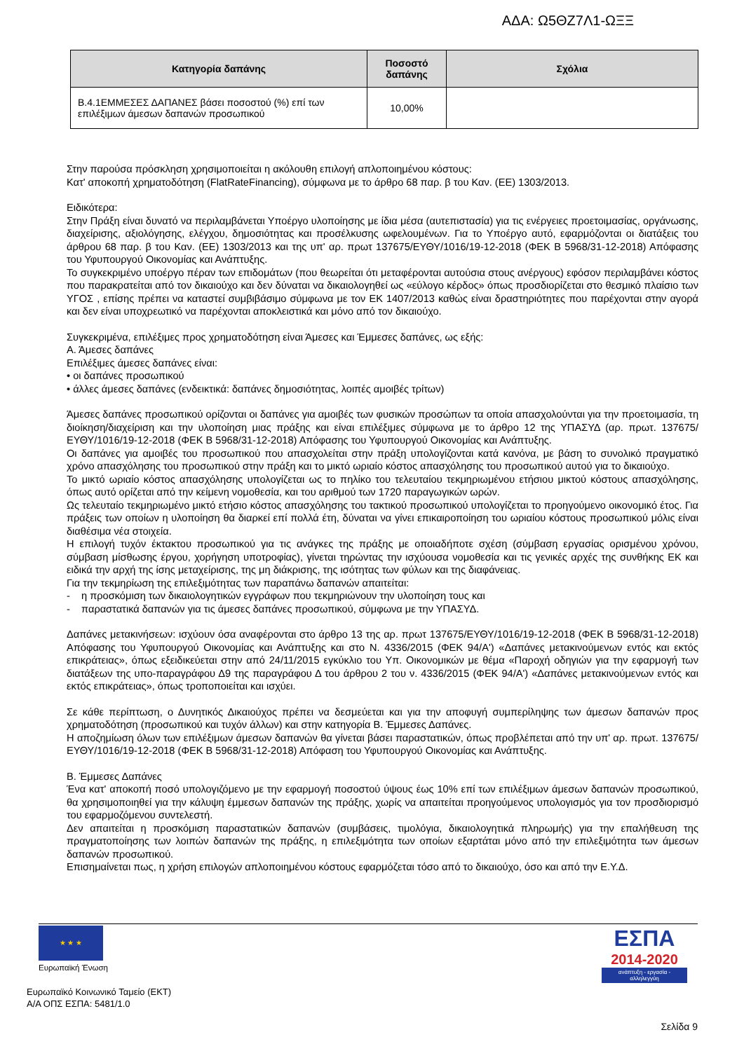ΑΔΑ: Ω5ΘΖ7Λ1-ΩΞΞ
| Κατηγορία δαπάνης | Ποσοστό δαπάνης | Σχόλια |
| --- | --- | --- |
| Β.4.1ΕΜΜΕΣΕΣ ΔΑΠΑΝΕΣ βάσει ποσοστού (%) επί των επιλέξιμων άμεσων δαπανών προσωπικού | 10,00% | |
Στην παρούσα πρόσκληση χρησιμοποιείται η ακόλουθη επιλογή απλοποιημένου κόστους:
Κατ' αποκοπή χρηματοδότηση (FlatRateFinancing), σύμφωνα με το άρθρο 68 παρ. β του Καν. (ΕΕ) 1303/2013.
Ειδικότερα:
Στην Πράξη είναι δυνατό να περιλαμβάνεται Υποέργο υλοποίησης με ίδια μέσα (αυτεπιστασία) για τις ενέργειες προετοιμασίας, οργάνωσης, διαχείρισης, αξιολόγησης, ελέγχου, δημοσιότητας και προσέλκυσης ωφελουμένων. Για το Υποέργο αυτό, εφαρμόζονται οι διατάξεις του άρθρου 68 παρ. β του Καν. (ΕΕ) 1303/2013 και της υπ' αρ. πρωτ 137675/ΕΥΘΥ/1016/19-12-2018 (ΦΕΚ Β 5968/31-12-2018) Απόφασης του Υφυπουργού Οικονομίας και Ανάπτυξης.
Το συγκεκριμένο υποέργο πέραν των επιδομάτων (που θεωρείται ότι μεταφέρονται αυτούσια στους ανέργους) εφόσον περιλαμβάνει κόστος που παρακρατείται από τον δικαιούχο και δεν δύναται να δικαιολογηθεί ως «εύλογο κέρδος» όπως προσδιορίζεται στο θεσμικό πλαίσιο των ΥΓΟΣ , επίσης πρέπει να καταστεί συμβιβάσιμο σύμφωνα με τον ΕΚ 1407/2013 καθώς είναι δραστηριότητες που παρέχονται στην αγορά και δεν είναι υποχρεωτικό να παρέχονται αποκλειστικά και μόνο από τον δικαιούχο.
Συγκεκριμένα, επιλέξιμες προς χρηματοδότηση είναι Άμεσες και Έμμεσες δαπάνες, ως εξής:
Α. Άμεσες δαπάνες
Επιλέξιμες άμεσες δαπάνες είναι:
• οι δαπάνες προσωπικού
• άλλες άμεσες δαπάνες (ενδεικτικά: δαπάνες δημοσιότητας, λοιπές αμοιβές τρίτων)
Άμεσες δαπάνες προσωπικού ορίζονται οι δαπάνες για αμοιβές των φυσικών προσώπων τα οποία απασχολούνται για την προετοιμασία, τη διοίκηση/διαχείριση και την υλοποίηση μιας πράξης και είναι επιλέξιμες σύμφωνα με το άρθρο 12 της ΥΠΑΣΥΔ (αρ. πρωτ. 137675/ΕΥΘΥ/1016/19-12-2018 (ΦΕΚ Β 5968/31-12-2018) Απόφασης του Υφυπουργού Οικονομίας και Ανάπτυξης.
Οι δαπάνες για αμοιβές του προσωπικού που απασχολείται στην πράξη υπολογίζονται κατά κανόνα, με βάση το συνολικό πραγματικό χρόνο απασχόλησης του προσωπικού στην πράξη και το μικτό ωριαίο κόστος απασχόλησης του προσωπικού αυτού για το δικαιούχο.
Το μικτό ωριαίο κόστος απασχόλησης υπολογίζεται ως το πηλίκο του τελευταίου τεκμηριωμένου ετήσιου μικτού κόστους απασχόλησης, όπως αυτό ορίζεται από την κείμενη νομοθεσία, και του αριθμού των 1720 παραγωγικών ωρών.
Ως τελευταίο τεκμηριωμένο μικτό ετήσιο κόστος απασχόλησης του τακτικού προσωπικού υπολογίζεται το προηγούμενο οικονομικό έτος. Για πράξεις των οποίων η υλοποίηση θα διαρκεί επί πολλά έτη, δύναται να γίνει επικαιροποίηση του ωριαίου κόστους προσωπικού μόλις είναι διαθέσιμα νέα στοιχεία.
Η επιλογή τυχόν έκτακτου προσωπικού για τις ανάγκες της πράξης με οποιαδήποτε σχέση (σύμβαση εργασίας ορισμένου χρόνου, σύμβαση μίσθωσης έργου, χορήγηση υποτροφίας), γίνεται τηρώντας την ισχύουσα νομοθεσία και τις γενικές αρχές της συνθήκης ΕΚ και ειδικά την αρχή της ίσης μεταχείρισης, της μη διάκρισης, της ισότητας των φύλων και της διαφάνειας.
Για την τεκμηρίωση της επιλεξιμότητας των παραπάνω δαπανών απαιτείται:
- η προσκόμιση των δικαιολογητικών εγγράφων που τεκμηριώνουν την υλοποίηση τους και
- παραστατικά δαπανών για τις άμεσες δαπάνες προσωπικού, σύμφωνα με την ΥΠΑΣΥΔ.
Δαπάνες μετακινήσεων: ισχύουν όσα αναφέρονται στο άρθρο 13 της αρ. πρωτ 137675/ΕΥΘΥ/1016/19-12-2018 (ΦΕΚ Β 5968/31-12-2018) Απόφασης του Υφυπουργού Οικονομίας και Ανάπτυξης και στο Ν. 4336/2015 (ΦΕΚ 94/Α') «Δαπάνες μετακινούμενων εντός και εκτός επικράτειας», όπως εξειδικεύεται στην από 24/11/2015 εγκύκλιο του Υπ. Οικονομικών με θέμα «Παροχή οδηγιών για την εφαρμογή των διατάξεων της υπο-παραγράφου Δ9 της παραγράφου Δ του άρθρου 2 του ν. 4336/2015 (ΦΕΚ 94/Α') «Δαπάνες μετακινούμενων εντός και εκτός επικράτειας», όπως τροποποιείται και ισχύει.
Σε κάθε περίπτωση, ο Δυνητικός Δικαιούχος πρέπει να δεσμεύεται και για την αποφυγή συμπερίληψης των άμεσων δαπανών προς χρηματοδότηση (προσωπικού και τυχόν άλλων) και στην κατηγορία Β. Έμμεσες Δαπάνες.
Η αποζημίωση όλων των επιλέξιμων άμεσων δαπανών θα γίνεται βάσει παραστατικών, όπως προβλέπεται από την υπ' αρ. πρωτ. 137675/ΕΥΘΥ/1016/19-12-2018 (ΦΕΚ Β 5968/31-12-2018) Απόφαση του Υφυπουργού Οικονομίας και Ανάπτυξης.
Β. Έμμεσες Δαπάνες
Ένα κατ' αποκοπή ποσό υπολογιζόμενο με την εφαρμογή ποσοστού ύψους έως 10% επί των επιλέξιμων άμεσων δαπανών προσωπικού, θα χρησιμοποιηθεί για την κάλυψη έμμεσων δαπανών της πράξης, χωρίς να απαιτείται προηγούμενος υπολογισμός για τον προσδιορισμό του εφαρμοζόμενου συντελεστή.
Δεν απαιτείται η προσκόμιση παραστατικών δαπανών (συμβάσεις, τιμολόγια, δικαιολογητικά πληρωμής) για την επαλήθευση της πραγματοποίησης των λοιπών δαπανών της πράξης, η επιλεξιμότητα των οποίων εξαρτάται μόνο από την επιλεξιμότητα των άμεσων δαπανών προσωπικού.
Επισημαίνεται πως, η χρήση επιλογών απλοποιημένου κόστους εφαρμόζεται τόσο από το δικαιούχο, όσο και από την Ε.Υ.Δ.
★ ★ ★
Ευρωπαϊκή Ένωση
ΕΣΠΑ
2014-2020
ανάπτυξη - εργασία - αλληλεγγύη
Ευρωπαϊκό Κοινωνικό Ταμείο (ΕΚΤ)
Α/Α ΟΠΣ ΕΣΠΑ: 5481/1.0
Σελίδα 9